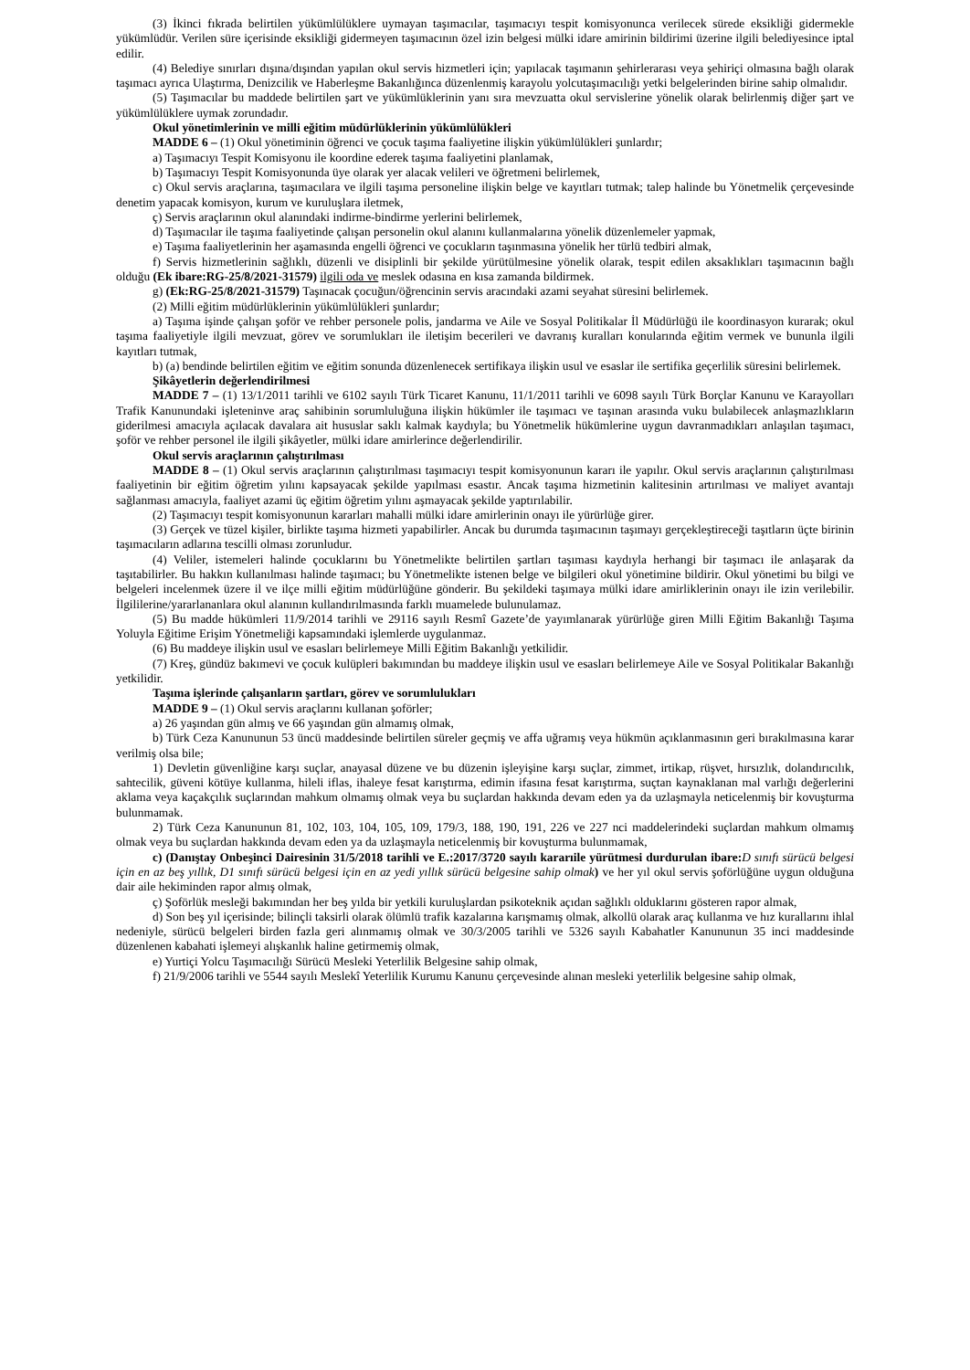(3) İkinci fıkrada belirtilen yükümlülüklere uymayan taşımacılar, taşımacıyı tespit komisyonunca verilecek sürede eksikliği gidermekle yükümlüdür. Verilen süre içerisinde eksikliği gidermeyen taşımacının özel izin belgesi mülki idare amirinin bildirimi üzerine ilgili belediyesince iptal edilir.
(4) Belediye sınırları dışına/dışından yapılan okul servis hizmetleri için; yapılacak taşımanın şehirlerarası veya şehiriçi olmasına bağlı olarak taşımacı ayrıca Ulaştırma, Denizcilik ve Haberleşme Bakanlığınca düzenlenmiş karayolu yolcutaşımacılığı yetki belgelerinden birine sahip olmalıdır.
(5) Taşımacılar bu maddede belirtilen şart ve yükümlüklerinin yanı sıra mevzuatta okul servislerine yönelik olarak belirlenmiş diğer şart ve yükümlülüklere uymak zorundadır.
Okul yönetimlerinin ve milli eğitim müdürlüklerinin yükümlülükleri
MADDE 6 – (1) Okul yönetiminin öğrenci ve çocuk taşıma faaliyetine ilişkin yükümlülükleri şunlardır;
a) Taşımacıyı Tespit Komisyonu ile koordine ederek taşıma faaliyetini planlamak,
b) Taşımacıyı Tespit Komisyonunda üye olarak yer alacak velileri ve öğretmeni belirlemek,
c) Okul servis araçlarına, taşımacılara ve ilgili taşıma personeline ilişkin belge ve kayıtları tutmak; talep halinde bu Yönetmelik çerçevesinde denetim yapacak komisyon, kurum ve kuruluşlara iletmek,
ç) Servis araçlarının okul alanındaki indirme-bindirme yerlerini belirlemek,
d) Taşımacılar ile taşıma faaliyetinde çalışan personelin okul alanını kullanmalarına yönelik düzenlemeler yapmak,
e) Taşıma faaliyetlerinin her aşamasında engelli öğrenci ve çocukların taşınmasına yönelik her türlü tedbiri almak,
f) Servis hizmetlerinin sağlıklı, düzenli ve disiplinli bir şekilde yürütülmesine yönelik olarak, tespit edilen aksaklıkları taşımacının bağlı olduğu (Ek ibare:RG-25/8/2021-31579) ilgili oda ve meslek odasına en kısa zamanda bildirmek.
g) (Ek:RG-25/8/2021-31579) Taşınacak çocuğun/öğrencinin servis aracındaki azami seyahat süresini belirlemek.
(2) Milli eğitim müdürlüklerinin yükümlülükleri şunlardır;
a) Taşıma işinde çalışan şoför ve rehber personele polis, jandarma ve Aile ve Sosyal Politikalar İl Müdürlüğü ile koordinasyon kurarak; okul taşıma faaliyetiyle ilgili mevzuat, görev ve sorumlukları ile iletişim becerileri ve davranış kuralları konularında eğitim vermek ve bununla ilgili kayıtları tutmak,
b) (a) bendinde belirtilen eğitim ve eğitim sonunda düzenlenecek sertifikaya ilişkin usul ve esaslar ile sertifika geçerlilik süresini belirlemek.
Şikâyetlerin değerlendirilmesi
MADDE 7 – (1) 13/1/2011 tarihli ve 6102 sayılı Türk Ticaret Kanunu, 11/1/2011 tarihli ve 6098 sayılı Türk Borçlar Kanunu ve Karayolları Trafik Kanunundaki işleteninve araç sahibinin sorumluluğuna ilişkin hükümler ile taşımacı ve taşınan arasında vuku bulabilecek anlaşmazlıkların giderilmesi amacıyla açılacak davalara ait hususlar saklı kalmak kaydıyla; bu Yönetmelik hükümlerine uygun davranmadıkları anlaşılan taşımacı, şoför ve rehber personel ile ilgili şikâyetler, mülki idare amirlerince değerlendirilir.
Okul servis araçlarının çalıştırılması
MADDE 8 – (1) Okul servis araçlarının çalıştırılması taşımacıyı tespit komisyonunun kararı ile yapılır. Okul servis araçlarının çalıştırılması faaliyetinin bir eğitim öğretim yılını kapsayacak şekilde yapılması esastır. Ancak taşıma hizmetinin kalitesinin artırılması ve maliyet avantajı sağlanması amacıyla, faaliyet azami üç eğitim öğretim yılını aşmayacak şekilde yaptırılabilir.
(2) Taşımacıyı tespit komisyonunun kararları mahalli mülki idare amirlerinin onayı ile yürürlüğe girer.
(3) Gerçek ve tüzel kişiler, birlikte taşıma hizmeti yapabilirler. Ancak bu durumda taşımacının taşımayı gerçekleştireceği taşıtların üçte birinin taşımacıların adlarına tescilli olması zorunludur.
(4) Veliler, istemeleri halinde çocuklarını bu Yönetmelikte belirtilen şartları taşıması kaydıyla herhangi bir taşımacı ile anlaşarak da taşıtabilirler. Bu hakkın kullanılması halinde taşımacı; bu Yönetmelikte istenen belge ve bilgileri okul yönetimine bildirir. Okul yönetimi bu bilgi ve belgeleri incelenmek üzere il ve ilçe milli eğitim müdürlüğüne gönderir. Bu şekildeki taşımaya mülki idare amirliklerinin onayı ile izin verilebilir. İlgililerine/yararlananlara okul alanının kullandırılmasında farklı muamelede bulunulamaz.
(5) Bu madde hükümleri 11/9/2014 tarihli ve 29116 sayılı Resmî Gazete’de yayımlanarak yürürlüğe giren Milli Eğitim Bakanlığı Taşıma Yoluyla Eğitime Erişim Yönetmeliği kapsamındaki işlemlerde uygulanmaz.
(6) Bu maddeye ilişkin usul ve esasları belirlemeye Milli Eğitim Bakanlığı yetkilidir.
(7) Kreş, gündüz bakımevi ve çocuk kulüpleri bakımından bu maddeye ilişkin usul ve esasları belirlemeye Aile ve Sosyal Politikalar Bakanlığı yetkilidir.
Taşıma işlerinde çalışanların şartları, görev ve sorumlulukları
MADDE 9 – (1) Okul servis araçlarını kullanan şoförler;
a) 26 yaşından gün almış ve 66 yaşından gün almamış olmak,
b) Türk Ceza Kanununun 53 üncü maddesinde belirtilen süreler geçmiş ve affa uğramış veya hükmün açıklanmasının geri bırakılmasına karar verilmiş olsa bile;
1) Devletin güvenliğine karşı suçlar, anayasal düzene ve bu düzenin işleyişine karşı suçlar, zimmet, irtikap, rüşvet, hırsızlık, dolandırıcılık, sahtecilik, güveni kötüye kullanma, hileli iflas, ihaleye fesat karıştırma, edimin ifasına fesat karıştırma, suçtan kaynaklanan mal varlığı değerlerini aklama veya kaçakçılık suçlarından mahkum olmamış olmak veya bu suçlardan hakkında devam eden ya da uzlaşmayla neticelenmiş bir kovuşturma bulunmamak.
2) Türk Ceza Kanununun 81, 102, 103, 104, 105, 109, 179/3, 188, 190, 191, 226 ve 227 nci maddelerindeki suçlardan mahkum olmamış olmak veya bu suçlardan hakkında devam eden ya da uzlaşmayla neticelenmiş bir kovuşturma bulunmamak,
c) (Danıştay Onbeşinci Dairesinin 31/5/2018 tarihli ve E.:2017/3720 sayılı kararıile yürütmesi durdurulan ibare: D sınıfı sürücü belgesi için en az beş yıllık, D1 sınıfı sürücü belgesi için en az yedi yıllık sürücü belgesine sahip olmak) ve her yıl okul servis şoförlüğüne uygun olduğuna dair aile hekiminden rapor almış olmak,
ç) Şoförlük mesleği bakımından her beş yılda bir yetkili kuruluşlardan psikoteknik açıdan sağlıklı olduklarını gösteren rapor almak,
d) Son beş yıl içerisinde; bilinçli taksirli olarak ölümlü trafik kazalarına karışmamış olmak, alkollü olarak araç kullanma ve hız kurallarını ihlal nedeniyle, sürücü belgeleri birden fazla geri alınmamış olmak ve 30/3/2005 tarihli ve 5326 sayılı Kabahatler Kanununun 35 inci maddesinde düzenlenen kabahati işlemeyi alışkanlık haline getirmemiş olmak,
e) Yurtiçi Yolcu Taşımacılığı Sürücü Mesleki Yeterlilik Belgesine sahip olmak,
f) 21/9/2006 tarihli ve 5544 sayılı Meslekî Yeterlilik Kurumu Kanunu çerçevesinde alınan mesleki yeterlilik belgesine sahip olmak,